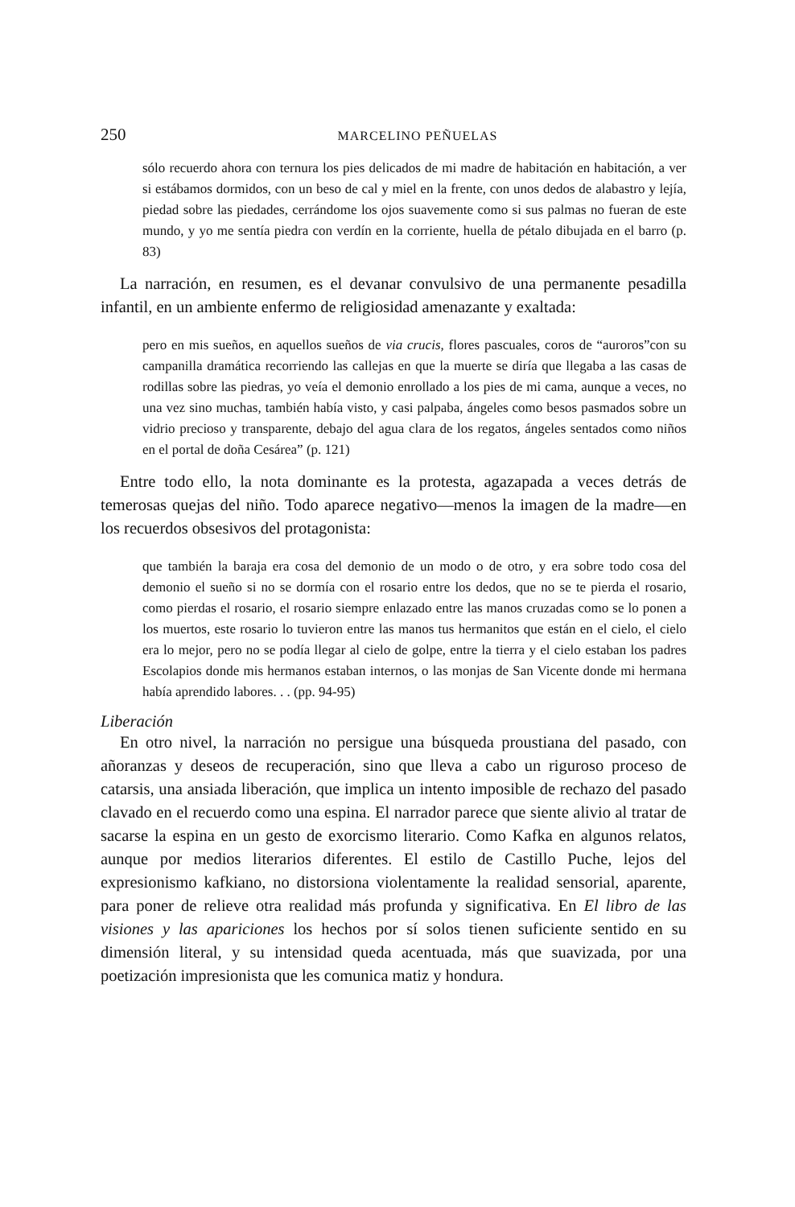250 MARCELINO PEÑUELAS
sólo recuerdo ahora con ternura los pies delicados de mi madre de habitación en habitación, a ver si estábamos dormidos, con un beso de cal y miel en la frente, con unos dedos de alabastro y lejía, piedad sobre las piedades, cerrándome los ojos suavemente como si sus palmas no fueran de este mundo, y yo me sentía piedra con verdín en la corriente, huella de pétalo dibujada en el barro (p. 83)
La narración, en resumen, es el devanar convulsivo de una permanente pesadilla infantil, en un ambiente enfermo de religiosidad amenazante y exaltada:
pero en mis sueños, en aquellos sueños de via crucis, flores pascuales, coros de “auroros”con su campanilla dramática recorriendo las callejas en que la muerte se diría que llegaba a las casas de rodillas sobre las piedras, yo veía el demonio enrollado a los pies de mi cama, aunque a veces, no una vez sino muchas, también había visto, y casi palpaba, ángeles como besos pasmados sobre un vidrio precioso y transparente, debajo del agua clara de los regatos, ángeles sentados como niños en el portal de doña Cesárea” (p. 121)
Entre todo ello, la nota dominante es la protesta, agazapada a veces detrás de temerosas quejas del niño. Todo aparece negativo—menos la imagen de la madre—en los recuerdos obsesivos del protagonista:
que también la baraja era cosa del demonio de un modo o de otro, y era sobre todo cosa del demonio el sueño si no se dormía con el rosario entre los dedos, que no se te pierda el rosario, como pierdas el rosario, el rosario siempre enlazado entre las manos cruzadas como se lo ponen a los muertos, este rosario lo tuvieron entre las manos tus hermanitos que están en el cielo, el cielo era lo mejor, pero no se podía llegar al cielo de golpe, entre la tierra y el cielo estaban los padres Escolapios donde mis hermanos estaban internos, o las monjas de San Vicente donde mi hermana había aprendido labores. . . (pp. 94-95)
Liberación
En otro nivel, la narración no persigue una búsqueda proustiana del pasado, con añoranzas y deseos de recuperación, sino que lleva a cabo un riguroso proceso de catarsis, una ansiada liberación, que implica un intento imposible de rechazo del pasado clavado en el recuerdo como una espina. El narrador parece que siente alivio al tratar de sacarse la espina en un gesto de exorcismo literario. Como Kafka en algunos relatos, aunque por medios literarios diferentes. El estilo de Castillo Puche, lejos del expresionismo kafkiano, no distorsiona violentamente la realidad sensorial, aparente, para poner de relieve otra realidad más profunda y significativa. En El libro de las visiones y las apariciones los hechos por sí solos tienen suficiente sentido en su dimensión literal, y su intensidad queda acentuada, más que suavizada, por una poetización impresionista que les comunica matiz y hondura.